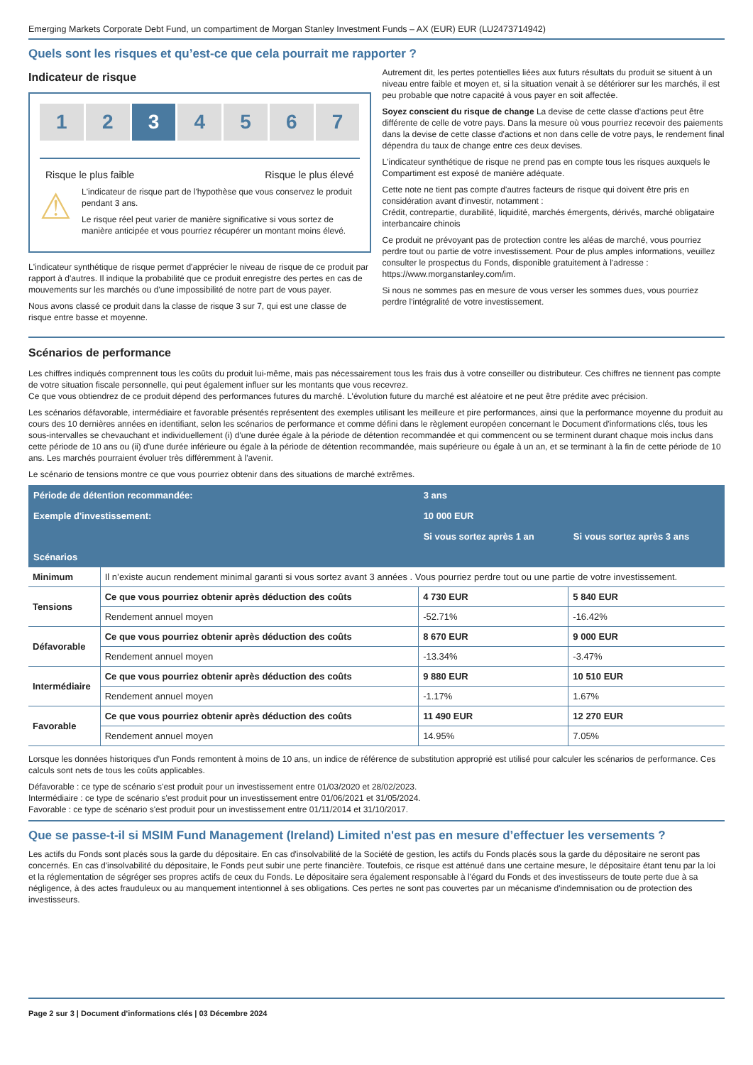Emerging Markets Corporate Debt Fund, un compartiment de Morgan Stanley Investment Funds – AX (EUR) EUR (LU2473714942)
Quels sont les risques et qu’est-ce que cela pourrait me rapporter ?
Indicateur de risque
1 2 3 4 5 6 7
Risque le plus faible Risque le plus élevé
⚠
L'indicateur de risque part de l'hypothèse que vous conservez le produit pendant 3 ans.
Le risque réel peut varier de manière significative si vous sortez de manière anticipée et vous pourriez récupérer un montant moins élevé.
L'indicateur synthétique de risque permet d'apprécier le niveau de risque de ce produit par rapport à d'autres. Il indique la probabilité que ce produit enregistre des pertes en cas de mouvements sur les marchés ou d'une impossibilité de notre part de vous payer.
Nous avons classé ce produit dans la classe de risque 3 sur 7, qui est une classe de risque entre basse et moyenne.
Autrement dit, les pertes potentielles liées aux futurs résultats du produit se situent à un niveau entre faible et moyen et, si la situation venait à se détériorer sur les marchés, il est peu probable que notre capacité à vous payer en soit affectée.
Soyez conscient du risque de change La devise de cette classe d'actions peut être différente de celle de votre pays. Dans la mesure où vous pourriez recevoir des paiements dans la devise de cette classe d'actions et non dans celle de votre pays, le rendement final dépendra du taux de change entre ces deux devises.
L'indicateur synthétique de risque ne prend pas en compte tous les risques auxquels le Compartiment est exposé de manière adéquate.
Cette note ne tient pas compte d'autres facteurs de risque qui doivent être pris en considération avant d'investir, notamment :
Crédit, contrepartie, durabilité, liquidité, marchés émergents, dérivés, marché obligataire interbancaire chinois
Ce produit ne prévoyant pas de protection contre les aléas de marché, vous pourriez perdre tout ou partie de votre investissement. Pour de plus amples informations, veuillez consulter le prospectus du Fonds, disponible gratuitement à l'adresse : https://www.morganstanley.com/im.
Si nous ne sommes pas en mesure de vous verser les sommes dues, vous pourriez perdre l'intégralité de votre investissement.
Scénarios de performance
Les chiffres indiqués comprennent tous les coûts du produit lui-même, mais pas nécessairement tous les frais dus à votre conseiller ou distributeur. Ces chiffres ne tiennent pas compte de votre situation fiscale personnelle, qui peut également influer sur les montants que vous recevrez.
Ce que vous obtiendrez de ce produit dépend des performances futures du marché. L'évolution future du marché est aléatoire et ne peut être prédite avec précision.
Les scénarios défavorable, intermédiaire et favorable présentés représentent des exemples utilisant les meilleure et pire performances, ainsi que la performance moyenne du produit au cours des 10 dernières années en identifiant, selon les scénarios de performance et comme défini dans le règlement européen concernant le Document d'informations clés, tous les sous-intervalles se chevauchant et individuellement (i) d'une durée égale à la période de détention recommandée et qui commencent ou se terminent durant chaque mois inclus dans cette période de 10 ans ou (ii) d'une durée inférieure ou égale à la période de détention recommandée, mais supérieure ou égale à un an, et se terminant à la fin de cette période de 10 ans. Les marchés pourraient évoluer très différemment à l'avenir.
Le scénario de tensions montre ce que vous pourriez obtenir dans des situations de marché extrêmes.
| Période de détention recommandée: | | 3 ans | |
| --- | --- | --- | --- |
| Exemple d'investissement: | | 10 000 EUR | |
| | | Si vous sortez après 1 an | Si vous sortez après 3 ans |
| Scénarios | | | |
| Minimum | Il n’existe aucun rendement minimal garanti si vous sortez avant 3 années . Vous pourriez perdre tout ou une partie de votre investissement. | | |
| Tensions | Ce que vous pourriez obtenir après déduction des coûts | 4 730 EUR | 5 840 EUR |
| | Rendement annuel moyen | -52.71% | -16.42% |
| Défavorable | Ce que vous pourriez obtenir après déduction des coûts | 8 670 EUR | 9 000 EUR |
| | Rendement annuel moyen | -13.34% | -3.47% |
| Intermédiaire | Ce que vous pourriez obtenir après déduction des coûts | 9 880 EUR | 10 510 EUR |
| | Rendement annuel moyen | -1.17% | 1.67% |
| Favorable | Ce que vous pourriez obtenir après déduction des coûts | 11 490 EUR | 12 270 EUR |
| | Rendement annuel moyen | 14.95% | 7.05% |
Lorsque les données historiques d'un Fonds remontent à moins de 10 ans, un indice de référence de substitution approprié est utilisé pour calculer les scénarios de performance. Ces calculs sont nets de tous les coûts applicables.
Défavorable : ce type de scénario s'est produit pour un investissement entre 01/03/2020 et 28/02/2023.
Intermédiaire : ce type de scénario s'est produit pour un investissement entre 01/06/2021 et 31/05/2024.
Favorable : ce type de scénario s'est produit pour un investissement entre 01/11/2014 et 31/10/2017.
Que se passe-t-il si MSIM Fund Management (Ireland) Limited n'est pas en mesure d’effectuer les versements ?
Les actifs du Fonds sont placés sous la garde du dépositaire. En cas d'insolvabilité de la Société de gestion, les actifs du Fonds placés sous la garde du dépositaire ne seront pas concernés. En cas d'insolvabilité du dépositaire, le Fonds peut subir une perte financière. Toutefois, ce risque est atténué dans une certaine mesure, le dépositaire étant tenu par la loi et la réglementation de ségréger ses propres actifs de ceux du Fonds. Le dépositaire sera également responsable à l'égard du Fonds et des investisseurs de toute perte due à sa négligence, à des actes frauduleux ou au manquement intentionnel à ses obligations. Ces pertes ne sont pas couvertes par un mécanisme d'indemnisation ou de protection des investisseurs.
Page 2 sur 3 | Document d'informations clés | 03 Décembre 2024